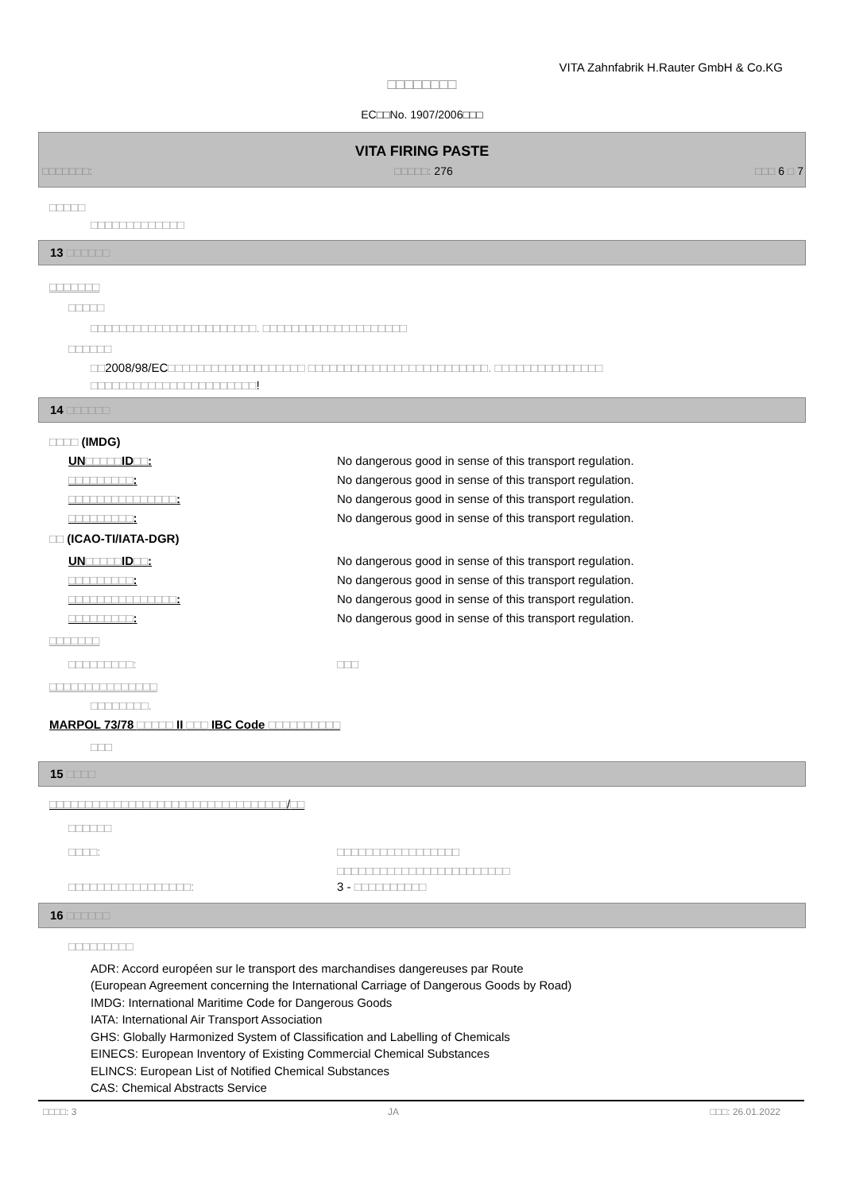VITA Zahnfabrik H.Rauter GmbH & Co.KG
□□□□□□□□
EC□□No. 1907/2006□□□
VITA FIRING PASTE
□□□□□□□: □□□□□: 276 □□□ 6 □ 7
□□□□□
□□□□□□□□□□□□□
13 □□□□□□
□□□□□□□
□□□□□
□□□□□□□□□□□□□□□□□□□□□□□. □□□□□□□□□□□□□□□□□□□□
□□□□□□
□□2008/98/EC□□□□□□□□□□□□□□□□□□□ □□□□□□□□□□□□□□□□□□□□□□□□□. □□□□□□□□□□□□□□□
□□□□□□□□□□□□□□□□□□□□□□□!
14 □□□□□□
□□□□ (IMDG)
UN□□□□□ID□□: No dangerous good in sense of this transport regulation.
□□□□□□□□□: No dangerous good in sense of this transport regulation.
□□□□□□□□□□□□□□□: No dangerous good in sense of this transport regulation.
□□□□□□□□□: No dangerous good in sense of this transport regulation.
□□ (ICAO-TI/IATA-DGR)
UN□□□□□ID□□: No dangerous good in sense of this transport regulation.
□□□□□□□□□: No dangerous good in sense of this transport regulation.
□□□□□□□□□□□□□□□: No dangerous good in sense of this transport regulation.
□□□□□□□□□: No dangerous good in sense of this transport regulation.
□□□□□□□
□□□□□□□□□: □□□
□□□□□□□□□□□□□□□
□□□□□□□□.
MARPOL 73/78 □□□□□ II □□□ IBC Code □□□□□□□□□□
□□□
15 □□□□
□□□□□□□□□□□□□□□□□□□□□□□□□□□□□□□□□/□□
□□□□□□
□□□□: □□□□□□□□□□□□□□□□□
□□□□□□□□□□□□□□□□□□□□□□□□
□□□□□□□□□□□□□□□□□: 3 - □□□□□□□□□□
16 □□□□□□
□□□□□□□□□
ADR: Accord européen sur le transport des marchandises dangereuses par Route
(European Agreement concerning the International Carriage of Dangerous Goods by Road)
IMDG: International Maritime Code for Dangerous Goods
IATA: International Air Transport Association
GHS: Globally Harmonized System of Classification and Labelling of Chemicals
EINECS: European Inventory of Existing Commercial Chemical Substances
ELINCS: European List of Notified Chemical Substances
CAS: Chemical Abstracts Service
□□□□: 3 JA □□□: 26.01.2022